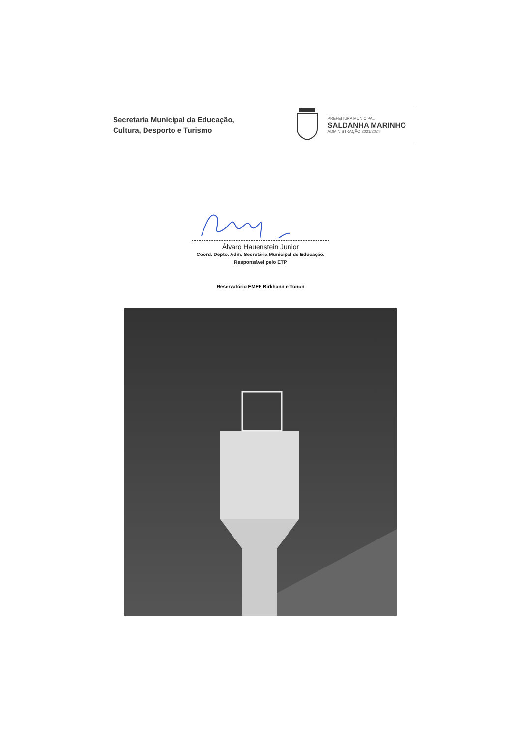Secretaria Municipal da Educação,
Cultura, Desporto e Turismo
PREFEITURA MUNICIPAL
SALDANHA MARINHO
ADMINISTRAÇÃO 2021/2024
Álvaro Hauenstein Junior
Coord. Depto. Adm. Secretária Municipal de Educação.
Responsável pelo ETP
Reservatório EMEF Birkhann e Tonon